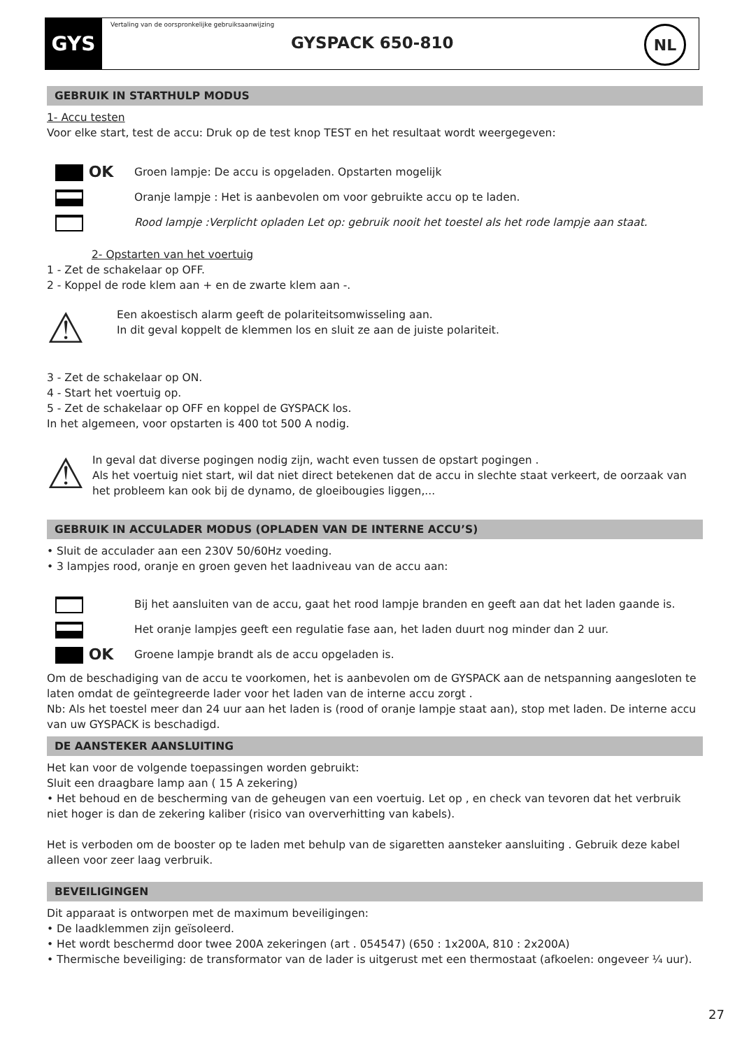GYS
Vertaling van de oorspronkelijke gebruiksaanwijzing
GYSPACK 650-810
NL
GEBRUIK IN STARTHULP MODUS
1- Accu testen
Voor elke start, test de accu: Druk op de test knop TEST en het resultaat wordt weergegeven:
OK Groen lampje: De accu is opgeladen. Opstarten mogelijk
Oranje lampje : Het is aanbevolen om voor gebruikte accu op te laden.
Rood lampje :Verplicht opladen Let op: gebruik nooit het toestel als het rode lampje aan staat.
2- Opstarten van het voertuig
1 - Zet de schakelaar op OFF.
2 - Koppel de rode klem aan + en de zwarte klem aan -.
⚠
Een akoestisch alarm geeft de polariteitsomwisseling aan.
In dit geval koppelt de klemmen los en sluit ze aan de juiste polariteit.
3 - Zet de schakelaar op ON.
4 - Start het voertuig op.
5 - Zet de schakelaar op OFF en koppel de GYSPACK los.
In het algemeen, voor opstarten is 400 tot 500 A nodig.
⚠
In geval dat diverse pogingen nodig zijn, wacht even tussen de opstart pogingen .
Als het voertuig niet start, wil dat niet direct betekenen dat de accu in slechte staat verkeert, de oorzaak van het probleem kan ook bij de dynamo, de gloeibougies liggen,...
GEBRUIK IN ACCULADER MODUS (OPLADEN VAN DE INTERNE ACCU’S)
• Sluit de acculader aan een 230V 50/60Hz voeding.
• 3 lampjes rood, oranje en groen geven het laadniveau van de accu aan:
Bij het aansluiten van de accu, gaat het rood lampje branden en geeft aan dat het laden gaande is.
Het oranje lampjes geeft een regulatie fase aan, het laden duurt nog minder dan 2 uur.
OK Groene lampje brandt als de accu opgeladen is.
Om de beschadiging van de accu te voorkomen, het is aanbevolen om de GYSPACK aan de netspanning aangesloten te laten omdat de geïntegreerde lader voor het laden van de interne accu zorgt .
Nb: Als het toestel meer dan 24 uur aan het laden is (rood of oranje lampje staat aan), stop met laden. De interne accu van uw GYSPACK is beschadigd.
DE AANSTEKER AANSLUITING
Het kan voor de volgende toepassingen worden gebruikt:
Sluit een draagbare lamp aan ( 15 A zekering)
• Het behoud en de bescherming van de geheugen van een voertuig. Let op , en check van tevoren dat het verbruik niet hoger is dan de zekering kaliber (risico van oververhitting van kabels).
Het is verboden om de booster op te laden met behulp van de sigaretten aansteker aansluiting . Gebruik deze kabel alleen voor zeer laag verbruik.
BEVEILIGINGEN
Dit apparaat is ontworpen met de maximum beveiligingen:
• De laadklemmen zijn geïsoleerd.
• Het wordt beschermd door twee 200A zekeringen (art . 054547) (650 : 1x200A, 810 : 2x200A)
• Thermische beveiliging: de transformator van de lader is uitgerust met een thermostaat (afkoelen: ongeveer ¼ uur).
27